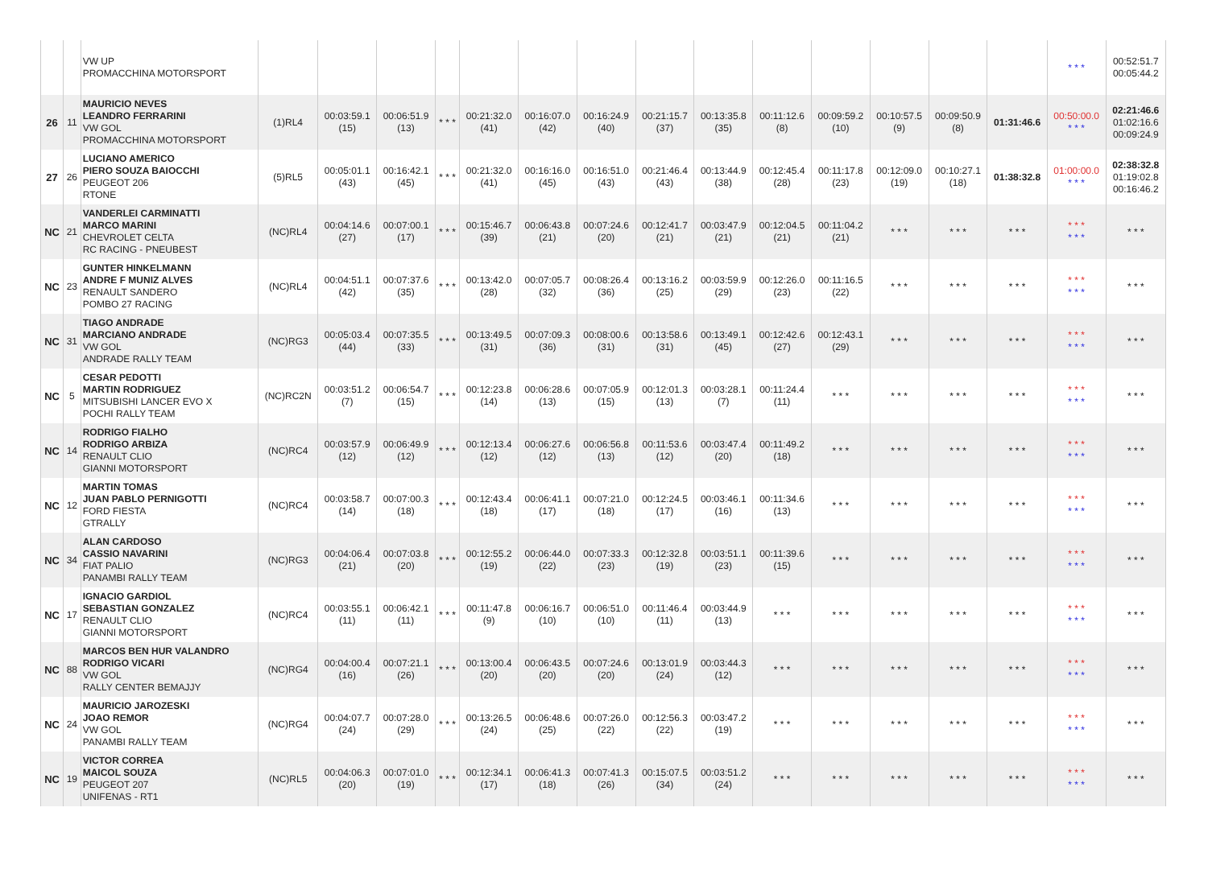| | | VW UP PROMACCHINA MOTORSPORT | | | | | | | | | | | | | | | * * * | 00:52:51.7 00:05:44.2 |
| 26 | 11 | MAURICIO NEVES LEANDRO FERRARINI VW GOL PROMACCHINA MOTORSPORT | (1)RL4 | 00:03:59.1 (15) | 00:06:51.9 (13) | * * * | 00:21:32.0 (41) | 00:16:07.0 (42) | 00:16:24.9 (40) | 00:21:15.7 (37) | 00:13:35.8 (35) | 00:11:12.6 (8) | 00:09:59.2 (10) | 00:10:57.5 (9) | 00:09:50.9 (8) | 01:31:46.6 | 00:50:00.0 * * * | 02:21:46.6 01:02:16.6 00:09:24.9 |
| 27 | 26 | LUCIANO AMERICO PIERO SOUZA BAIOCCHI PEUGEOT 206 RTONE | (5)RL5 | 00:05:01.1 (43) | 00:16:42.1 (45) | * * * | 00:21:32.0 (41) | 00:16:16.0 (45) | 00:16:51.0 (43) | 00:21:46.4 (43) | 00:13:44.9 (38) | 00:12:45.4 (28) | 00:11:17.8 (23) | 00:12:09.0 (19) | 00:10:27.1 (18) | 01:38:32.8 | 01:00:00.0 * * * | 02:38:32.8 01:19:02.8 00:16:46.2 |
| NC | 21 | VANDERLEI CARMINATTI MARCO MARINI CHEVROLET CELTA RC RACING - PNEUBEST | (NC)RL4 | 00:04:14.6 (27) | 00:07:00.1 (17) | * * * | 00:15:46.7 (39) | 00:06:43.8 (21) | 00:07:24.6 (20) | 00:12:41.7 (21) | 00:03:47.9 (21) | 00:12:04.5 (21) | 00:11:04.2 (21) | * * * | * * * | * * * | * * * * * * | * * * |
| NC | 23 | GUNTER HINKELMANN ANDRE F MUNIZ ALVES RENAULT SANDERO POMBO 27 RACING | (NC)RL4 | 00:04:51.1 (42) | 00:07:37.6 (35) | * * * | 00:13:42.0 (28) | 00:07:05.7 (32) | 00:08:26.4 (36) | 00:13:16.2 (25) | 00:03:59.9 (29) | 00:12:26.0 (23) | 00:11:16.5 (22) | * * * | * * * | * * * | * * * * * * | * * * |
| NC | 31 | TIAGO ANDRADE MARCIANO ANDRADE VW GOL ANDRADE RALLY TEAM | (NC)RG3 | 00:05:03.4 (44) | 00:07:35.5 (33) | * * * | 00:13:49.5 (31) | 00:07:09.3 (36) | 00:08:00.6 (31) | 00:13:58.6 (31) | 00:13:49.1 (45) | 00:12:42.6 (27) | 00:12:43.1 (29) | * * * | * * * | * * * | * * * * * * | * * * |
| NC | 5 | CESAR PEDOTTI MARTIN RODRIGUEZ MITSUBISHI LANCER EVO X POCHI RALLY TEAM | (NC)RC2N | 00:03:51.2 (7) | 00:06:54.7 (15) | * * * | 00:12:23.8 (14) | 00:06:28.6 (13) | 00:07:05.9 (15) | 00:12:01.3 (13) | 00:03:28.1 (7) | 00:11:24.4 (11) | * * * | * * * | * * * | * * * | * * * * * * | * * * |
| NC | 14 | RODRIGO FIALHO RODRIGO ARBIZA RENAULT CLIO GIANNI MOTORSPORT | (NC)RC4 | 00:03:57.9 (12) | 00:06:49.9 (12) | * * * | 00:12:13.4 (12) | 00:06:27.6 (12) | 00:06:56.8 (13) | 00:11:53.6 (12) | 00:03:47.4 (20) | 00:11:49.2 (18) | * * * | * * * | * * * | * * * | * * * * * * | * * * |
| NC | 12 | MARTIN TOMAS JUAN PABLO PERNIGOTTI FORD FIESTA GTRALLY | (NC)RC4 | 00:03:58.7 (14) | 00:07:00.3 (18) | * * * | 00:12:43.4 (18) | 00:06:41.1 (17) | 00:07:21.0 (18) | 00:12:24.5 (17) | 00:03:46.1 (16) | 00:11:34.6 (13) | * * * | * * * | * * * | * * * | * * * * * * | * * * |
| NC | 34 | ALAN CARDOSO CASSIO NAVARINI FIAT PALIO PANAMBI RALLY TEAM | (NC)RG3 | 00:04:06.4 (21) | 00:07:03.8 (20) | * * * | 00:12:55.2 (19) | 00:06:44.0 (22) | 00:07:33.3 (23) | 00:12:32.8 (19) | 00:03:51.1 (23) | 00:11:39.6 (15) | * * * | * * * | * * * | * * * | * * * * * * | * * * |
| NC | 17 | IGNACIO GARDIOL SEBASTIAN GONZALEZ RENAULT CLIO GIANNI MOTORSPORT | (NC)RC4 | 00:03:55.1 (11) | 00:06:42.1 (11) | * * * | 00:11:47.8 (9) | 00:06:16.7 (10) | 00:06:51.0 (10) | 00:11:46.4 (11) | 00:03:44.9 (13) | * * * | * * * | * * * | * * * | * * * | * * * * * * | * * * |
| NC | 88 | MARCOS BEN HUR VALANDRO RODRIGO VICARI VW GOL RALLY CENTER BEMAJJY | (NC)RG4 | 00:04:00.4 (16) | 00:07:21.1 (26) | * * * | 00:13:00.4 (20) | 00:06:43.5 (20) | 00:07:24.6 (20) | 00:13:01.9 (24) | 00:03:44.3 (12) | * * * | * * * | * * * | * * * | * * * | * * * * * * | * * * |
| NC | 24 | MAURICIO JAROZESKI JOAO REMOR VW GOL PANAMBI RALLY TEAM | (NC)RG4 | 00:04:07.7 (24) | 00:07:28.0 (29) | * * * | 00:13:26.5 (24) | 00:06:48.6 (25) | 00:07:26.0 (22) | 00:12:56.3 (22) | 00:03:47.2 (19) | * * * | * * * | * * * | * * * | * * * | * * * * * * | * * * |
| NC | 19 | VICTOR CORREA MAICOL SOUZA PEUGEOT 207 UNIFENAS - RT1 | (NC)RL5 | 00:04:06.3 (20) | 00:07:01.0 (19) | * * * | 00:12:34.1 (17) | 00:06:41.3 (18) | 00:07:41.3 (26) | 00:15:07.5 (34) | 00:03:51.2 (24) | * * * | * * * | * * * | * * * | * * * | * * * * * * | * * * |